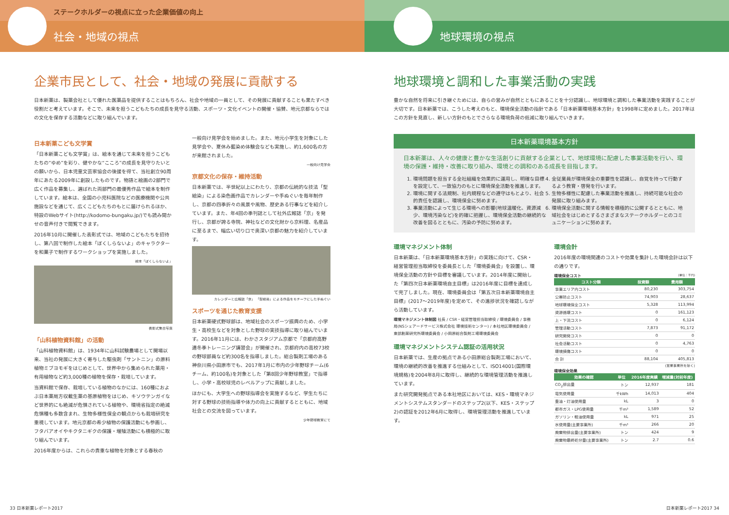ステークホルダーの視点に立った企業価値の向上
社会・地域の視点
企業市民として、社会・地域の発展に貢献する
日本新薬は、製薬会社として優れた医薬品を提供することはもちろん、社会や地域の一員として、その発展に貢献することも果たすべき役割だと考えています。そこで、未来を担うこどもたちの成長を見守る活動、スポーツ・文化イベントの開催・協賛、地元京都ならではの文化を保存する活動などに取り組んでいます。
日本新薬こども文学賞
「日本新薬こども文学賞」は、絵本を通じて未来を担うこどもたちの“ゆめ”を彩り、健やかな“こころ”の成長を見守りたいとの願いから、日本児童文芸家協会の後援を得て、当社創立90周年にあたる2009年に創設したものです。物語と絵画の2部門で広く作品を募集し、選ばれた両部門の最優秀作品で絵本を制作しています。絵本は、全国の小児科医院などの医療機関や公共施設などを通じて、広くこどもたちのもとに届けられるほか、特設のWebサイト(http://kodomo-bungaku.jp/)でも読み聞かせの音声付きで閲覧できます。
2016年10月に開催した表彰式では、地域のこどもたちを招待し、第八回で制作した絵本「ぼくしらないよ」のキャラクターを和菓子で制作するワークショップを実施しました。
絵本「ぼくしらないよ」
表彰式集合写真
「山科植物資料館」の活動
「山科植物資料館」は、1934年に山科試験農場として開場以来、当社の発展に大きく寄与した駆虫剤「サントニン」の原料植物ミブヨモギをはじめとして、世界中から集められた薬用・有用植物など約3,000種の植物を保存・栽培しています。
当資料館で保存、栽培している植物のなかには、160種におよぶ日本薬局方収載生薬の基原植物をはじめ、キソウテンガイなど世界的にも絶滅が危惧されている植物や、環境省指定の絶滅危惧種も多数含まれ、生物多様性保全の観点からも栽培研究を重視しています。地元京都の希少植物の保護活動にも参画し、フタバアオイやキクタニギクの保護・増殖活動にも積極的に取り組んでいます。
2016年度からは、これらの貴重な植物を対象とする春秋の
一般向け見学会を始めました。また、地元小学生を対象にした見学会や、夏休み藍染め体験会なども実施し、約1,600名の方が来館されました。
一般向け見学会
京都文化の保存・維持活動
日本新薬では、半世紀以上にわたり、京都の伝統的な技法「型絵染」による染色画作品でカレンダーや手ぬぐいを毎年制作し、京都の四季折々の風景や風物、歴史ある行事などを紹介しています。また、年4回の季刊誌として社外広報誌「京」を発行し、京都が誇る寺院、神社などの文化財から京料理、名産品に至るまで、幅広い切り口で奥深い京都の魅力を紹介しています。
カレンダーと広報誌「京」 「型絵染」による作品をモチーフにした手ぬぐい
スポーツを通じた教育支援
日本新薬硬式野球部は、地域社会のスポーツ振興のため、小学生・高校生などを対象とした野球の実技指導に取り組んでいます。2016年11月には、わかさスタジアム京都で「京都府高野連冬季トレーニング講習会」が開催され、京都府内の高校73校の野球部員など約300名を指導しました。総合製剤工場のある神奈川県小田原市でも、2017年1月に市内の少年野球チーム(6チーム、約100名)を対象とした「第8回少年野球教室」で指導し、小学・高校球児のレベルアップに貢献しました。
ほかにも、大学生への野球指導会を実施するなど、学生たちに対する野球の技術指導や体力の向上に貢献するとともに、地域社会との交流を図っています。
少年野球教室にて
33 日本新薬レポート2017
地球環境の視点
地球環境と調和した事業活動の実践
豊かな自然を将来に引き継ぐためには、自らの営みが自然とともにあることを十分認識し、地球環境と調和した事業活動を実践することが大切です。日本新薬では、こうした考えのもと、環境保全活動の指針である「日本新薬環境基本方針」を1998年に定めました。2017年はこの方針を見直し、新しい方針のもとでさらなる環境負荷の低減に取り組んでいきます。
日本新薬環境基本方針
日本新薬は、人々の健康と豊かな生活創りに貢献する企業として、地球環境に配慮した事業活動を行い、環境の保護・維持・改善に取り組み、環境との調和のある成長を目指します。
1. 環境問題を担当する全社組織を効果的に運用し、明確な目標を設定して、一致協力のもとに環境保全活動を推進します。
2. 環境に関する法規制、社内規程などの遵守はもとより、社会的責任を認識し、環境保全に努めます。
3. 事業活動によって生じる環境への影響(地球温暖化、資源減少、環境汚染など)を的確に把握し、環境保全活動の継続的な改善を図るとともに、汚染の予防に努めます。
4. 全従業員が環境保全の重要性を認識し、自覚を持って行動するよう教育・啓発を行います。
5. 生物多様性に配慮した事業活動を推進し、持続可能な社会の発展に取り組みます。
6. 環境保全活動に関する情報を積極的に公開するとともに、地域社会をはじめとするさまざまなステークホルダーとのコミュニケーションに努めます。
環境マネジメント体制
日本新薬は、「日本新薬環境基本方針」の実践に向けて、CSR・経営管理担当取締役を委員長とした「環境委員会」を設置し、環境保全活動の方針や目標を審議しています。2014年度に開始した「第四次日本新薬環境自主目標」は2016年度に目標を達成して完了しました。現在、環境委員会は「第五次日本新薬環境自主目標」(2017～2019年度)を定めて、その進捗状況を確認しながら活動しています。
環境マネジメント体制図 社長 / CSR・経営管理担当取締役 / 環境委員会 / 事務局(NSシェアードサービス株式会社 環境技術センター) / 本社地区環境委員会 / 東部創薬研究所環境委員会 / 小田原総合製剤工場環境委員会
環境マネジメントシステム認証の活用状況
日本新薬では、生産の拠点である小田原総合製剤工場において、環境の継続的改善を推進する仕組みとして、ISO14001(国際環境規格)を2004年8月に取得し、継続的な環境管理活動を推進しています。
また研究開発拠点である本社地区においては、KES・環境マネジメントシステムスタンダードのステップ2(以下、KES・ステップ2)の認証を2012年6月に取得し、環境管理活動を推進しています。
環境会計
2016年度の環境関連のコストや効果を集計した環境会計は以下の通りです。
環境保全コスト (単位：千円)
| コスト分類 | 投資額 | 費用額 |
| --- | --- | --- |
| 事業エリア内コスト | 80,230 | 303,754 |
| 公害防止コスト | 74,903 | 28,637 |
| 地球環境保全コスト | 5,328 | 113,994 |
| 資源循環コスト | 0 | 161,123 |
| 上・下流コスト | 0 | 6,124 |
| 管理活動コスト | 7,873 | 91,172 |
| 研究開発コスト | 0 | 0 |
| 社会活動コスト | 0 | 4,763 |
| 環境損傷コスト | 0 | 0 |
| 合 計 | 88,104 | 405,813 |
(営業事業所を除く)
環境保全効果
| 効果の確認 | 単位 | 2016年度実績 | 増減量(対前年度) |
| --- | --- | --- | --- |
| CO<sub>2</sub>排出量 | トン | 12,937 | 181 |
| 電気使用量 | 千kWh | 14,013 | 404 |
| 重油・灯油使用量 | kL | 3 | 0 |
| 都市ガス・LPG使用量 | 千m³ | 1,589 | 52 |
| ガソリン・軽油使用量 | kL | 971 | 25 |
| 水使用量(主要事業所) | 千m³ | 266 | 20 |
| 廃棄物排出量(主要事業所) | トン | 424 | 9 |
| 廃棄物最終処分量(主要事業所) | トン | 2.7 | 0.6 |
日本新薬レポート2017 34